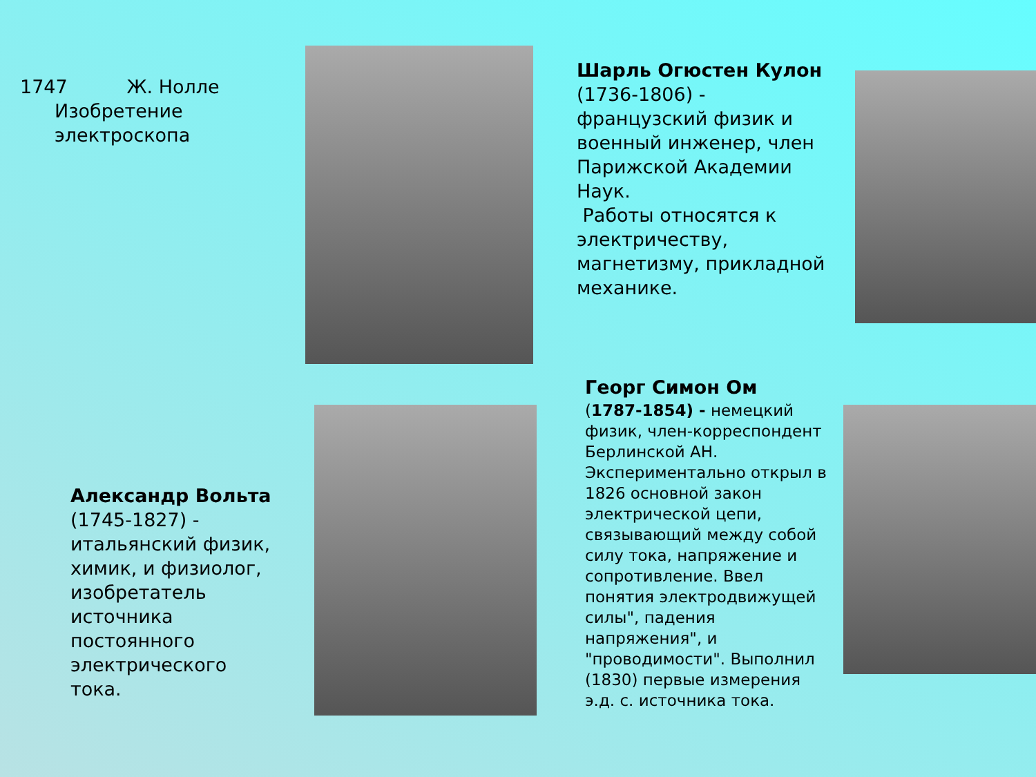1747 Ж. Нолле
Изобретение электроскопа
Шарль Огюстен Кулон
(1736-1806) - французский физик и военный инженер, член Парижской Академии Наук.
Работы относятся к электричеству, магнетизму, прикладной механике.
Александр Вольта
(1745-1827) - итальянский физик, химик, и физиолог, изобретатель источника постоянного электрического тока.
Георг Симон Ом
(1787-1854) - немецкий физик, член-корреспондент Берлинской АН. Экспериментально открыл в 1826 основной закон электрической цепи, связывающий между собой силу тока, напряжение и сопротивление. Ввел понятия электродвижущей силы", падения напряжения", и "проводимости". Выполнил (1830) первые измерения э.д. с. источника тока.